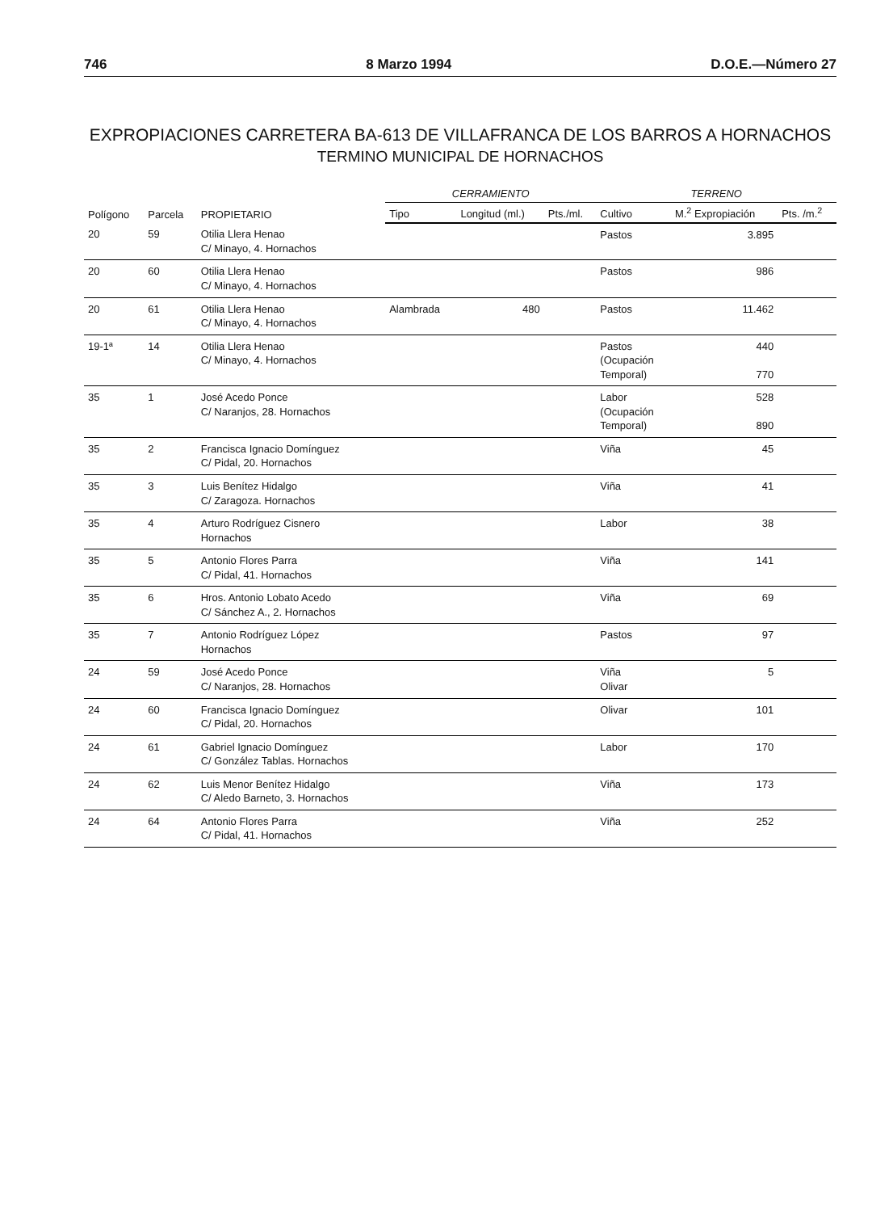746 8 Marzo 1994 D.O.E.—Número 27
EXPROPIACIONES CARRETERA BA-613 DE VILLAFRANCA DE LOS BARROS A HORNACHOS
TERMINO MUNICIPAL DE HORNACHOS
| Polígono | Parcela | PROPIETARIO | CERRAMIENTO | | | TERRENO | | |
| --- | --- | --- | --- | --- | --- | --- | --- | --- |
| | | | Tipo | Longitud (ml.) | Pts./ml. | Cultivo | M.<sup>2</sup> Expropiación | Pts. /m.<sup>2</sup> |
| 20 | 59 | Otilia Llera Henao C/ Minayo, 4. Hornachos | | | | Pastos | 3.895 | |
| 20 | 60 | Otilia Llera Henao C/ Minayo, 4. Hornachos | | | | Pastos | 986 | |
| 20 | 61 | Otilia Llera Henao C/ Minayo, 4. Hornachos | Alambrada | 480 | | Pastos | 11.462 | |
| 19-1ª | 14 | Otilia Llera Henao C/ Minayo, 4. Hornachos | | | | Pastos (Ocupación Temporal) | 440 770 | |
| 35 | 1 | José Acedo Ponce C/ Naranjos, 28. Hornachos | | | | Labor (Ocupación Temporal) | 528 890 | |
| 35 | 2 | Francisca Ignacio Domínguez C/ Pidal, 20. Hornachos | | | | Viña | 45 | |
| 35 | 3 | Luis Benítez Hidalgo C/ Zaragoza. Hornachos | | | | Viña | 41 | |
| 35 | 4 | Arturo Rodríguez Cisnero Hornachos | | | | Labor | 38 | |
| 35 | 5 | Antonio Flores Parra C/ Pidal, 41. Hornachos | | | | Viña | 141 | |
| 35 | 6 | Hros. Antonio Lobato Acedo C/ Sánchez A., 2. Hornachos | | | | Viña | 69 | |
| 35 | 7 | Antonio Rodríguez López Hornachos | | | | Pastos | 97 | |
| 24 | 59 | José Acedo Ponce C/ Naranjos, 28. Hornachos | | | | Viña Olivar | 5 | |
| 24 | 60 | Francisca Ignacio Domínguez C/ Pidal, 20. Hornachos | | | | Olivar | 101 | |
| 24 | 61 | Gabriel Ignacio Domínguez C/ González Tablas. Hornachos | | | | Labor | 170 | |
| 24 | 62 | Luis Menor Benítez Hidalgo C/ Aledo Barneto, 3. Hornachos | | | | Viña | 173 | |
| 24 | 64 | Antonio Flores Parra C/ Pidal, 41. Hornachos | | | | Viña | 252 | |